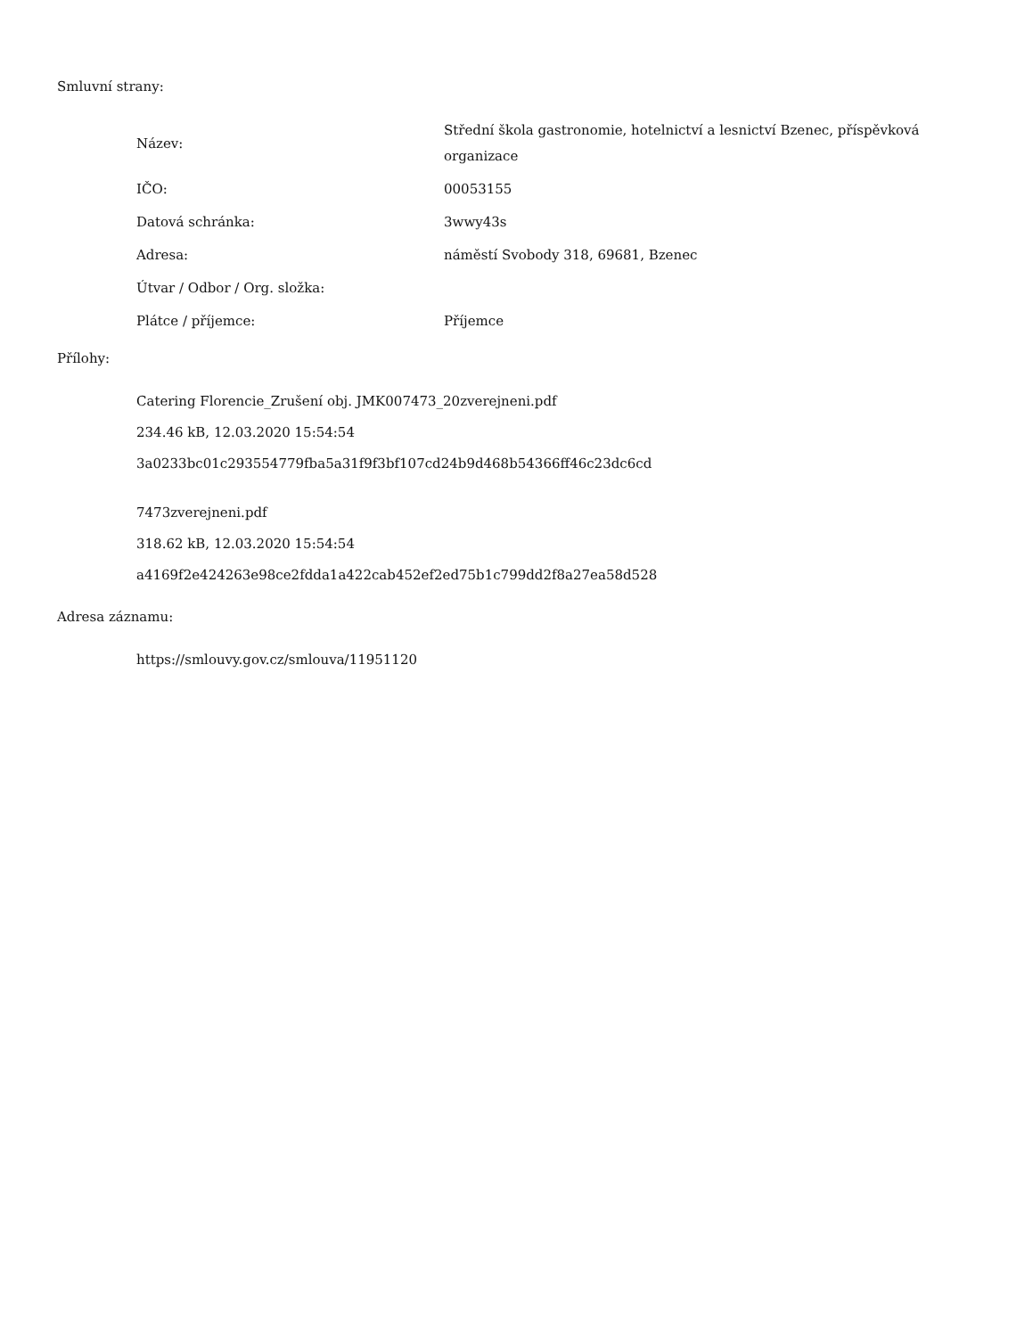Smluvní strany:
| Název: | Střední škola gastronomie, hotelnictví a lesnictví Bzenec, příspěvková organizace |
| IČO: | 00053155 |
| Datová schránka: | 3wwy43s |
| Adresa: | náměstí Svobody 318, 69681, Bzenec |
| Útvar / Odbor / Org. složka: | |
| Plátce / příjemce: | Příjemce |
Přílohy:
Catering Florencie_Zrušení obj. JMK007473_20zverejneni.pdf
234.46 kB, 12.03.2020 15:54:54
3a0233bc01c293554779fba5a31f9f3bf107cd24b9d468b54366ff46c23dc6cd
7473zverejneni.pdf
318.62 kB, 12.03.2020 15:54:54
a4169f2e424263e98ce2fdda1a422cab452ef2ed75b1c799dd2f8a27ea58d528
Adresa záznamu:
https://smlouvy.gov.cz/smlouva/11951120